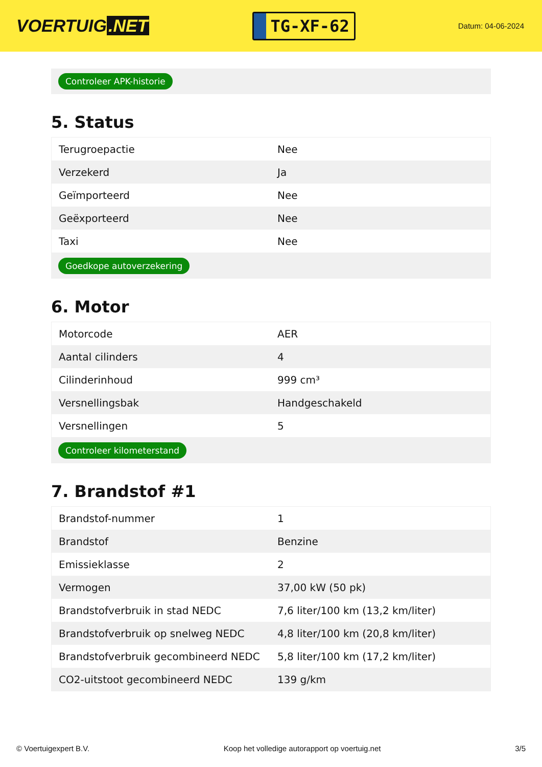VOERTUIG.NET
TG-XF-62
Datum: 04-06-2024
Controleer APK-historie
5. Status
| Terugroepactie | Nee |
| Verzekerd | Ja |
| Geïmporteerd | Nee |
| Geëxporteerd | Nee |
| Taxi | Nee |
Goedkope autoverzekering
6. Motor
| Motorcode | AER |
| Aantal cilinders | 4 |
| Cilinderinhoud | 999 cm³ |
| Versnellingsbak | Handgeschakeld |
| Versnellingen | 5 |
Controleer kilometerstand
7. Brandstof #1
| Brandstof-nummer | 1 |
| Brandstof | Benzine |
| Emissieklasse | 2 |
| Vermogen | 37,00 kW (50 pk) |
| Brandstofverbruik in stad NEDC | 7,6 liter/100 km (13,2 km/liter) |
| Brandstofverbruik op snelweg NEDC | 4,8 liter/100 km (20,8 km/liter) |
| Brandstofverbruik gecombineerd NEDC | 5,8 liter/100 km (17,2 km/liter) |
| CO2-uitstoot gecombineerd NEDC | 139 g/km |
© Voertuigexpert B.V. Koop het volledige autorapport op voertuig.net 3/5